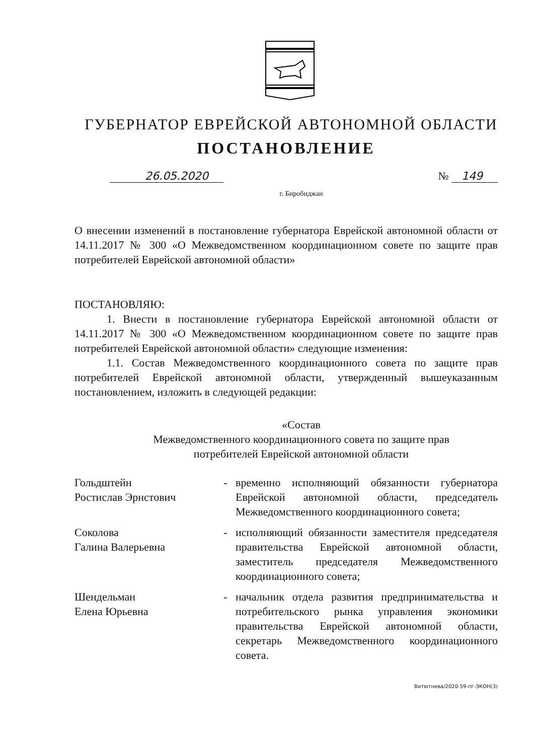ГУБЕРНАТОР ЕВРЕЙСКОЙ АВТОНОМНОЙ ОБЛАСТИ
ПОСТАНОВЛЕНИЕ
26.05.2020 № 149
г. Биробиджан
О внесении изменений в постановление губернатора Еврейской автономной области от 14.11.2017 № 300 «О Межведомственном координационном совете по защите прав потребителей Еврейской автономной области»
ПОСТАНОВЛЯЮ:
1. Внести в постановление губернатора Еврейской автономной области от 14.11.2017 № 300 «О Межведомственном координационном совете по защите прав потребителей Еврейской автономной области» следующие изменения:
1.1. Состав Межведомственного координационного совета по защите прав потребителей Еврейской автономной области, утвержденный вышеуказанным постановлением, изложить в следующей редакции:
«Состав
Межведомственного координационного совета по защите прав
потребителей Еврейской автономной области
| Гольдштейн Ростислав Эрнстович | - | временно исполняющий обязанности губернатора Еврейской автономной области, председатель Межведомственного координационного совета; |
| Соколова Галина Валерьевна | - | исполняющий обязанности заместителя председателя правительства Еврейской автономной области, заместитель председателя Межведомственного координационного совета; |
| Шендельман Елена Юрьевна | - | начальник отдела развития предпринимательства и потребительского рынка управления экономики правительства Еврейской автономной области, секретарь Межведомственного координационного совета. |
Витютнева/2020-59-пг-ЭКОН(3)